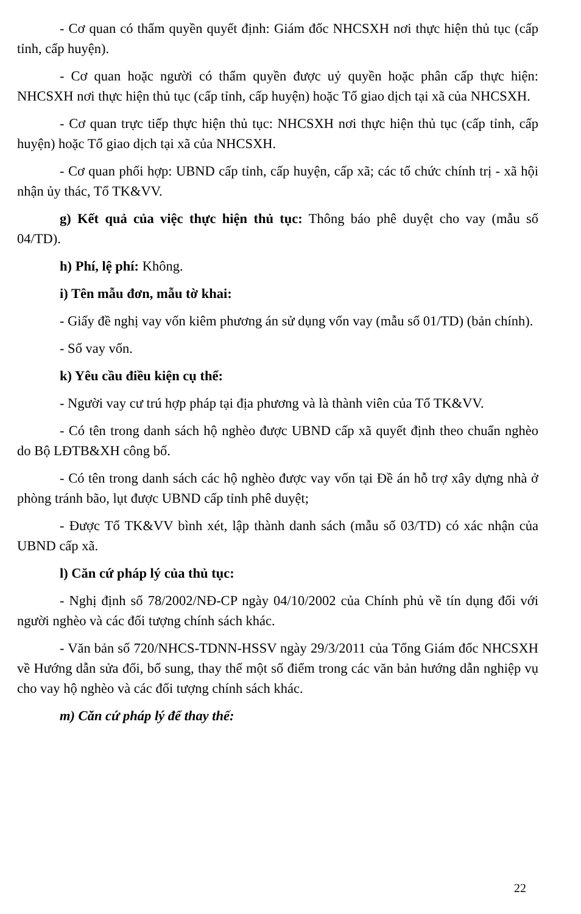- Cơ quan có thẩm quyền quyết định: Giám đốc NHCSXH nơi thực hiện thủ tục (cấp tỉnh, cấp huyện).
- Cơ quan hoặc người có thẩm quyền được uỷ quyền hoặc phân cấp thực hiện: NHCSXH nơi thực hiện thủ tục (cấp tỉnh, cấp huyện) hoặc Tổ giao dịch tại xã của NHCSXH.
- Cơ quan trực tiếp thực hiện thủ tục: NHCSXH nơi thực hiện thủ tục (cấp tỉnh, cấp huyện) hoặc Tổ giao dịch tại xã của NHCSXH.
- Cơ quan phối hợp: UBND cấp tỉnh, cấp huyện, cấp xã; các tổ chức chính trị - xã hội nhận ủy thác, Tổ TK&VV.
g) Kết quả của việc thực hiện thủ tục: Thông báo phê duyệt cho vay (mẫu số 04/TD).
h) Phí, lệ phí: Không.
i) Tên mẫu đơn, mẫu tờ khai:
- Giấy đề nghị vay vốn kiêm phương án sử dụng vốn vay (mẫu số 01/TD) (bản chính).
- Sổ vay vốn.
k) Yêu cầu điều kiện cụ thể:
- Người vay cư trú hợp pháp tại địa phương và là thành viên của Tổ TK&VV.
- Có tên trong danh sách hộ nghèo được UBND cấp xã quyết định theo chuẩn nghèo do Bộ LĐTB&XH công bố.
- Có tên trong danh sách các hộ nghèo được vay vốn tại Đề án hỗ trợ xây dựng nhà ở phòng tránh bão, lụt được UBND cấp tỉnh phê duyệt;
- Được Tổ TK&VV bình xét, lập thành danh sách (mẫu số 03/TD) có xác nhận của UBND cấp xã.
l) Căn cứ pháp lý của thủ tục:
- Nghị định số 78/2002/NĐ-CP ngày 04/10/2002 của Chính phủ về tín dụng đối với người nghèo và các đối tượng chính sách khác.
- Văn bản số 720/NHCS-TDNN-HSSV ngày 29/3/2011 của Tổng Giám đốc NHCSXH về Hướng dẫn sửa đổi, bổ sung, thay thế một số điểm trong các văn bản hướng dẫn nghiệp vụ cho vay hộ nghèo và các đối tượng chính sách khác.
m) Căn cứ pháp lý để thay thế:
22